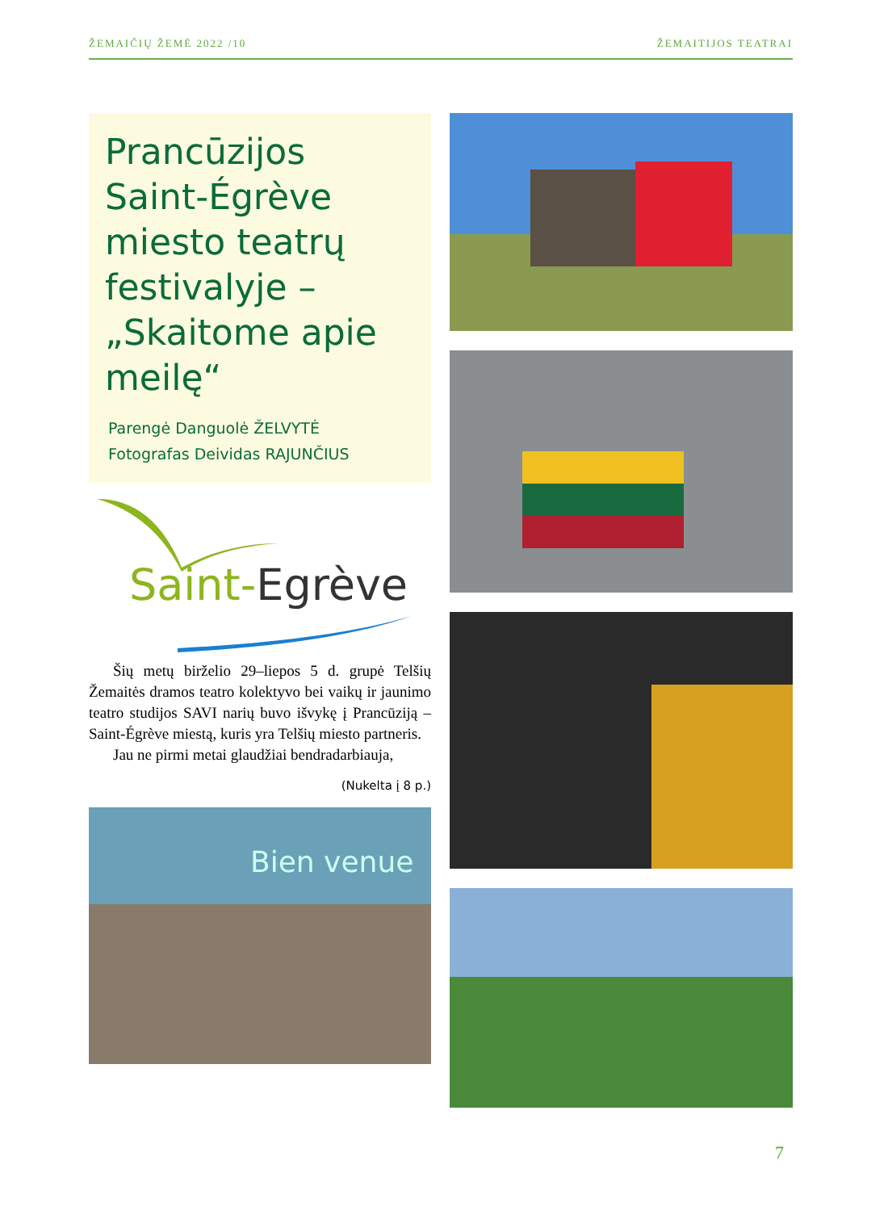ŽEMAIČIŲ ŽEMĖ 2022 /10 ŽEMAITIJOS TEATRAI
Prancūzijos Saint-Égrève miesto teatrų festivalyje – „Skaitome apie meilę“
Parengė Danguolė ŽELVYTĖ
Fotografas Deividas RAJUNČIUS
Saint-Egrève
Šių metų birželio 29–liepos 5 d. grupė Telšių Žemaitės dramos teatro kolektyvo bei vaikų ir jaunimo teatro studijos SAVI narių buvo išvykę į Prancūziją – Saint-Égrève miestą, kuris yra Telšių miesto partneris.
Jau ne pirmi metai glaudžiai bendradarbiauja,
(Nukelta į 8 p.)
Bien venue
7